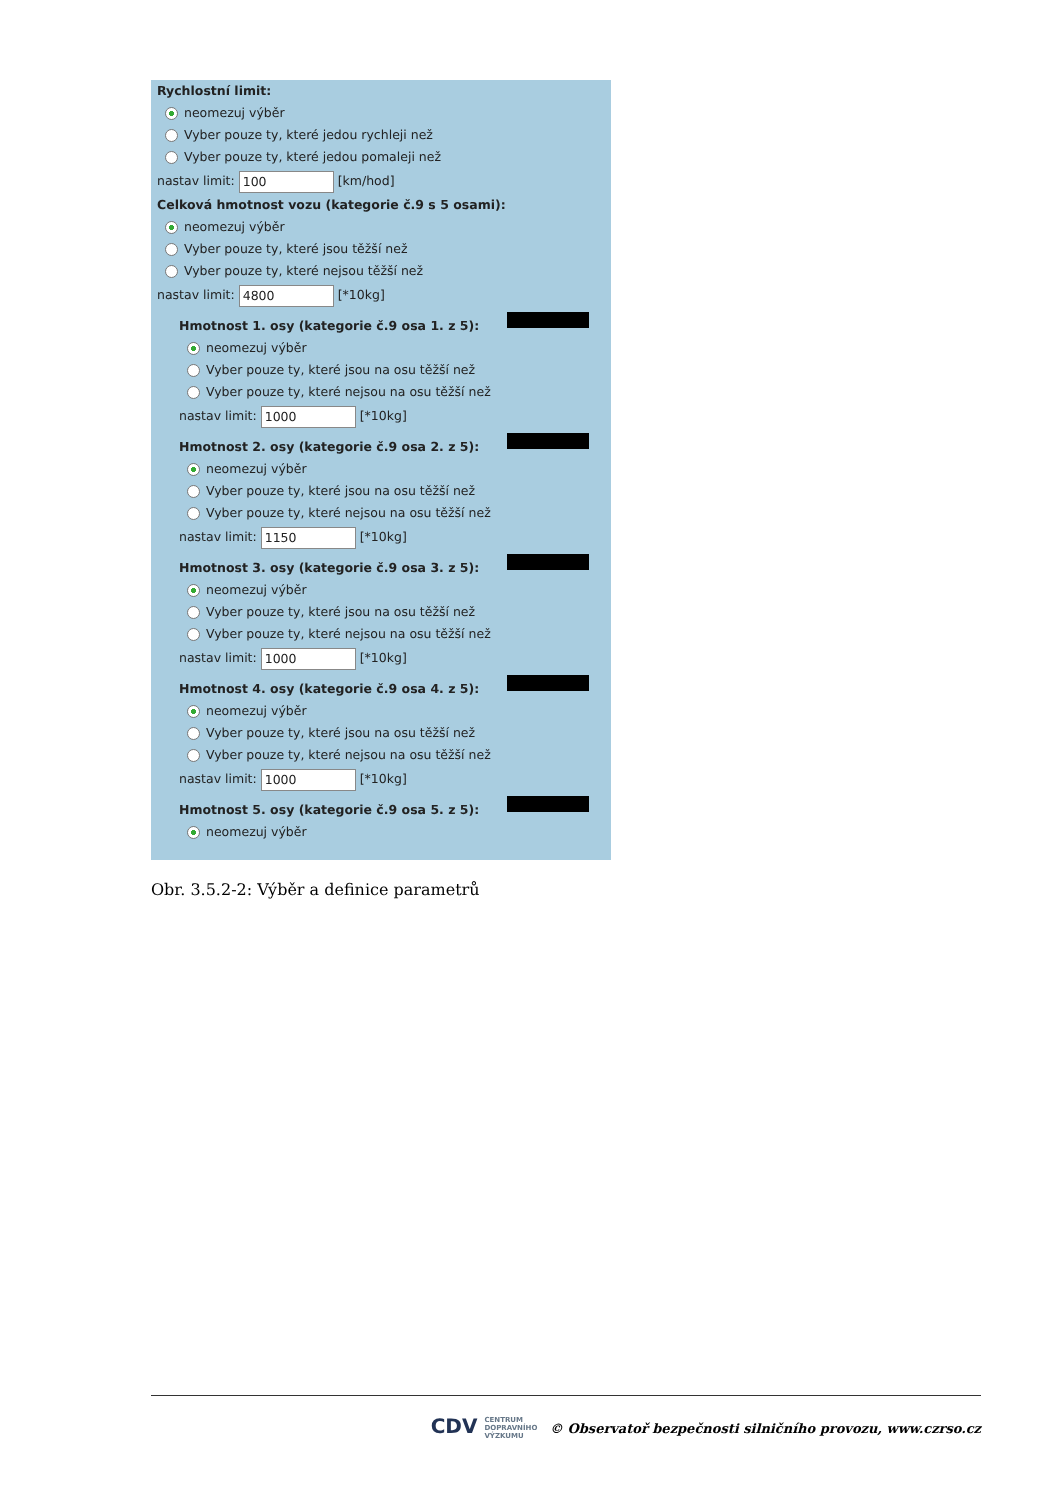Rychlostní limit:
neomezuj výběr
Vyber pouze ty, které jedou rychleji než
Vyber pouze ty, které jedou pomaleji než
nastav limit: 100 [km/hod]
Celková hmotnost vozu (kategorie č.9 s 5 osami):
neomezuj výběr
Vyber pouze ty, které jsou těžší než
Vyber pouze ty, které nejsou těžší než
nastav limit: 4800 [*10kg]
Hmotnost 1. osy (kategorie č.9 osa 1. z 5):
neomezuj výběr
Vyber pouze ty, které jsou na osu těžší než
Vyber pouze ty, které nejsou na osu těžší než
nastav limit: 1000 [*10kg]
Hmotnost 2. osy (kategorie č.9 osa 2. z 5):
neomezuj výběr
Vyber pouze ty, které jsou na osu těžší než
Vyber pouze ty, které nejsou na osu těžší než
nastav limit: 1150 [*10kg]
Hmotnost 3. osy (kategorie č.9 osa 3. z 5):
neomezuj výběr
Vyber pouze ty, které jsou na osu těžší než
Vyber pouze ty, které nejsou na osu těžší než
nastav limit: 1000 [*10kg]
Hmotnost 4. osy (kategorie č.9 osa 4. z 5):
neomezuj výběr
Vyber pouze ty, které jsou na osu těžší než
Vyber pouze ty, které nejsou na osu těžší než
nastav limit: 1000 [*10kg]
Hmotnost 5. osy (kategorie č.9 osa 5. z 5):
neomezuj výběr
Obr. 3.5.2-2: Výběr a definice parametrů
CDV CENTRUM
DOPRAVNÍHO
VÝZKUMU © Observatoř bezpečnosti silničního provozu, www.czrso.cz